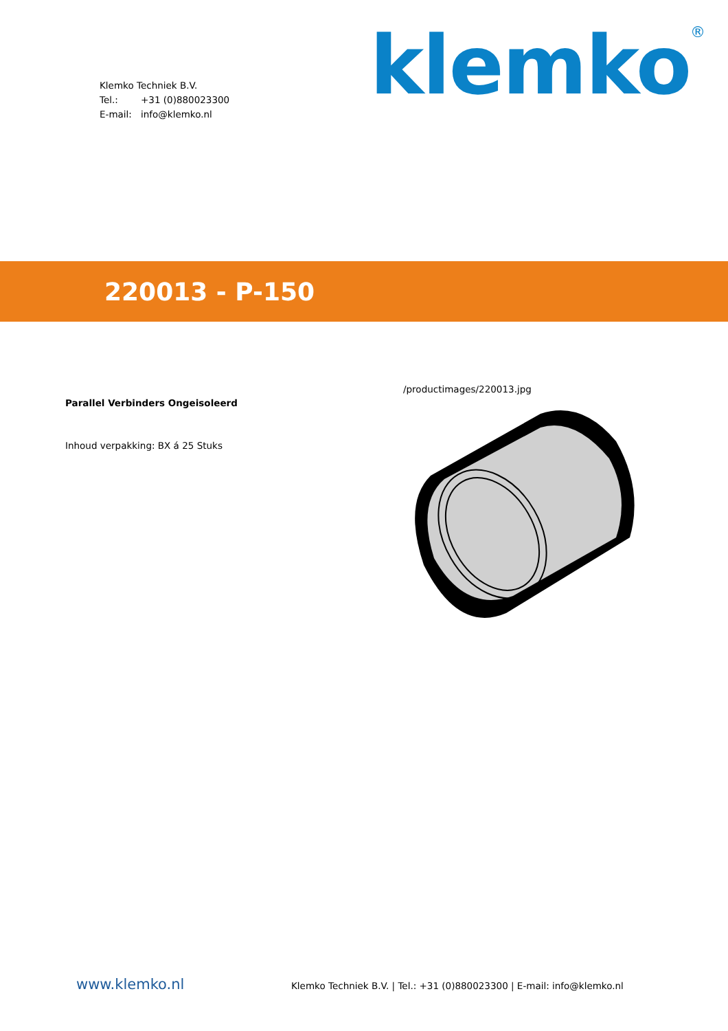Klemko Techniek B.V.
Tel.: +31 (0)880023300
E-mail: info@klemko.nl
klemko<sup>®</sup>
220013 - P-150
Parallel Verbinders Ongeisoleerd
Inhoud verpakking: BX á 25 Stuks
/productimages/220013.jpg
www.klemko.nl
Klemko Techniek B.V. | Tel.: +31 (0)880023300 | E-mail: info@klemko.nl